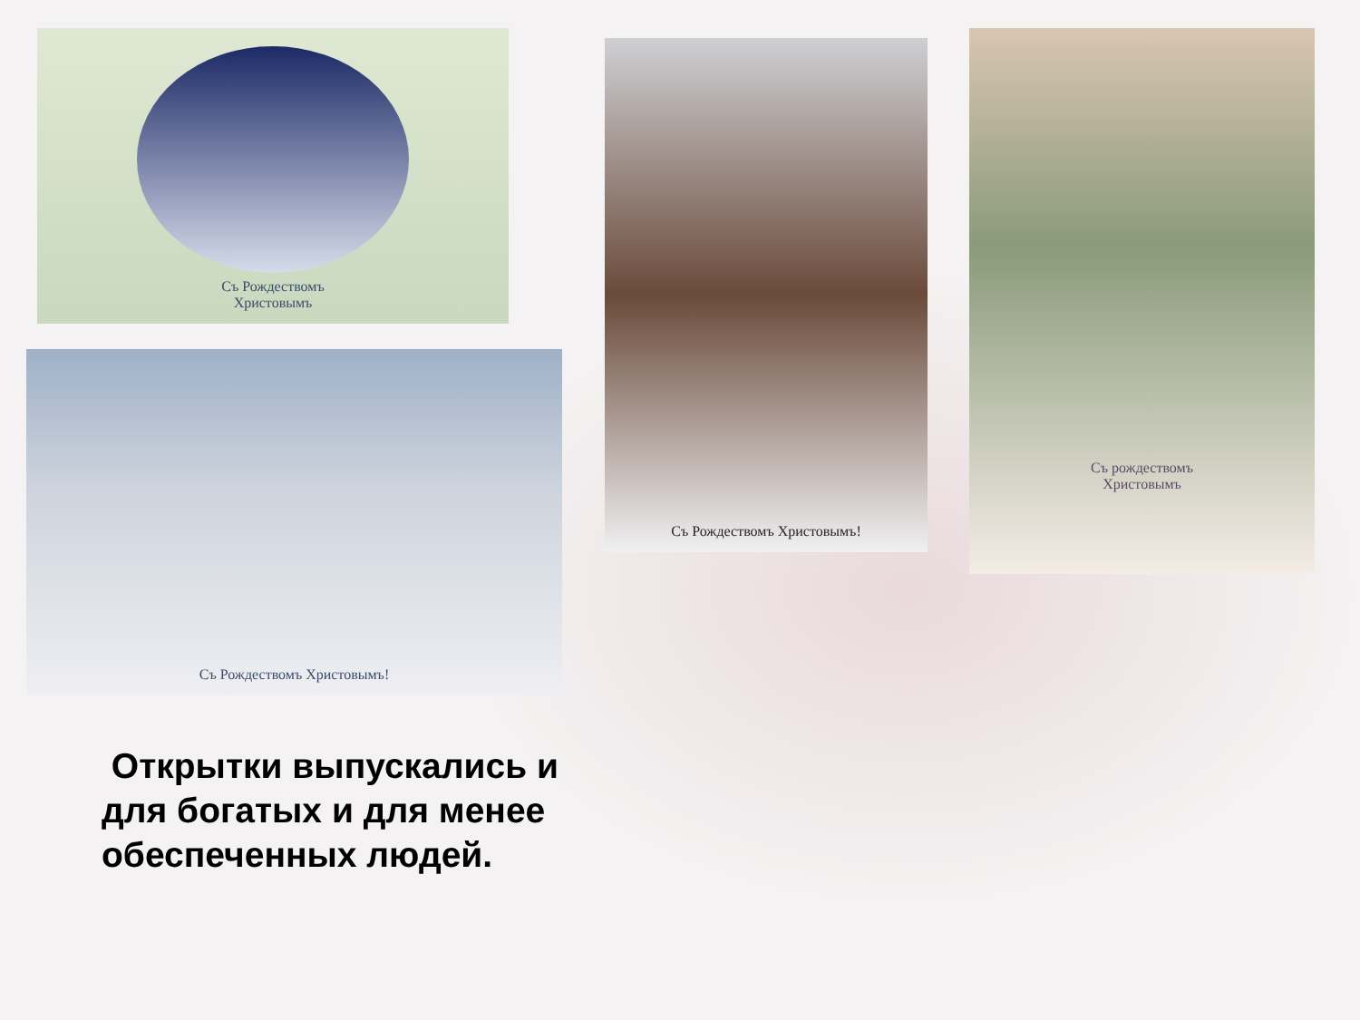Съ Рождествомъ
Христовымъ
Съ Рождествомъ Христовымъ!
Съ Рождествомъ Христовымъ!
Съ рождествомъ
Христовымъ
Открытки выпускались и для богатых и для менее обеспеченных людей.